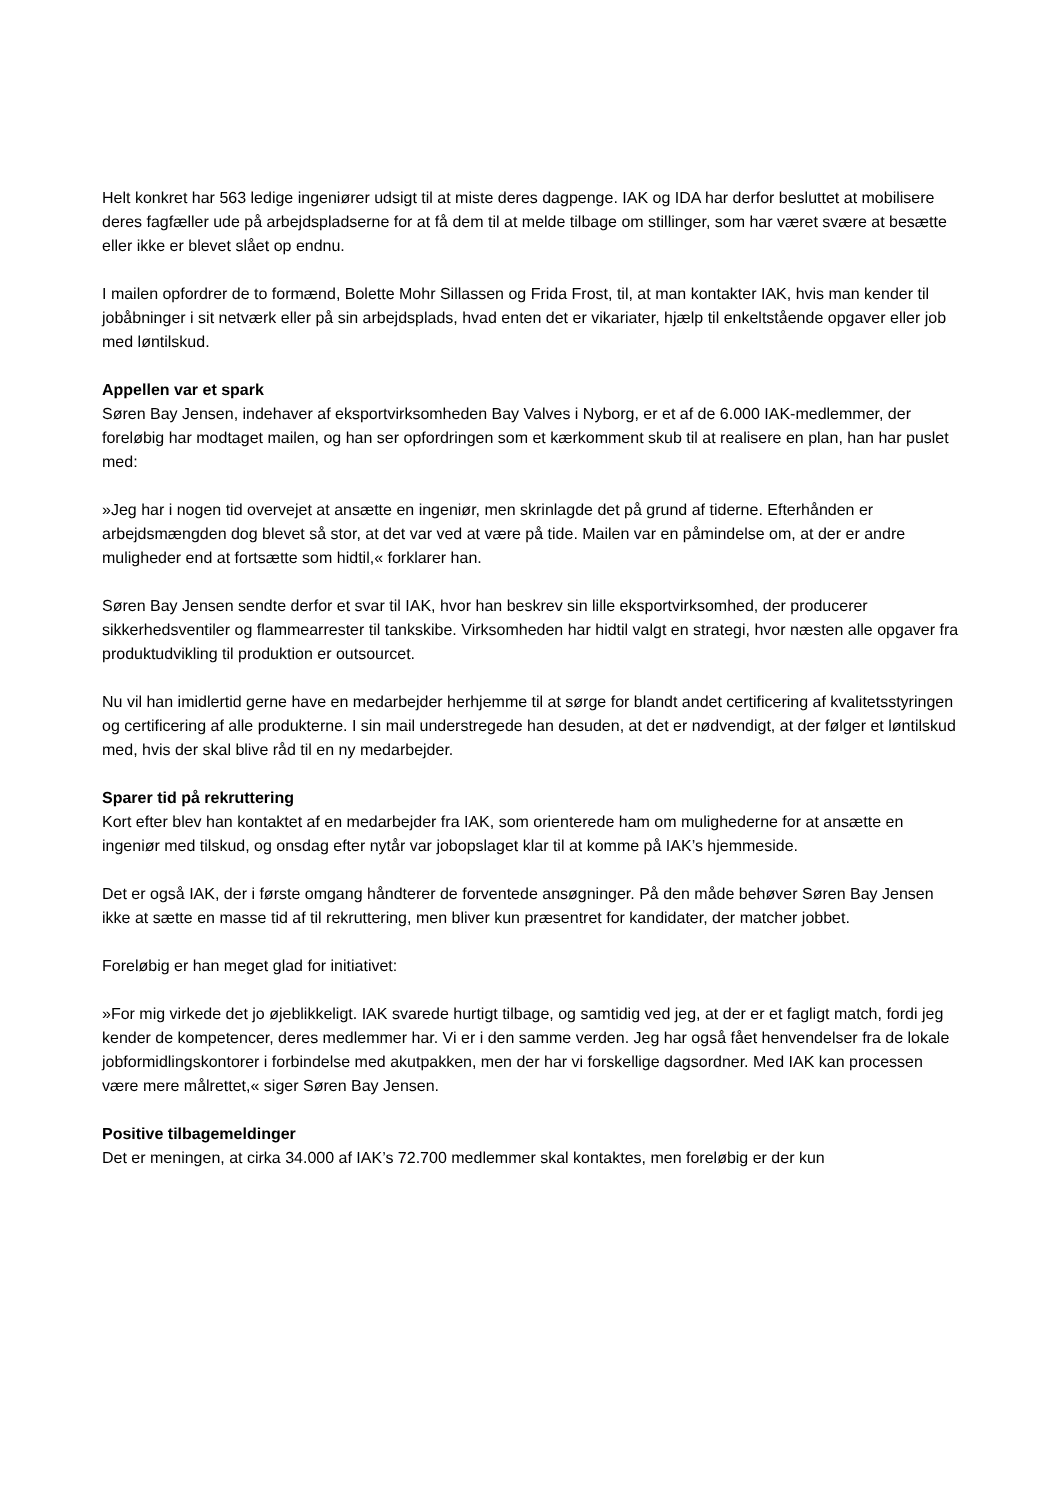Helt konkret har 563 ledige ingeniører udsigt til at miste deres dagpenge. IAK og IDA har derfor besluttet at mobilisere deres fagfæller ude på arbejdspladserne for at få dem til at melde tilbage om stillinger, som har været svære at besætte eller ikke er blevet slået op endnu.
I mailen opfordrer de to formænd, Bolette Mohr Sillassen og Frida Frost, til, at man kontakter IAK, hvis man kender til jobåbninger i sit netværk eller på sin arbejdsplads, hvad enten det er vikariater, hjælp til enkeltstående opgaver eller job med løntilskud.
Appellen var et spark
Søren Bay Jensen, indehaver af eksportvirksomheden Bay Valves i Nyborg, er et af de 6.000 IAK-medlemmer, der foreløbig har modtaget mailen, og han ser opfordringen som et kærkomment skub til at realisere en plan, han har puslet med:
»Jeg har i nogen tid overvejet at ansætte en ingeniør, men skrinlagde det på grund af tiderne. Efterhånden er arbejdsmængden dog blevet så stor, at det var ved at være på tide. Mailen var en påmindelse om, at der er andre muligheder end at fortsætte som hidtil,« forklarer han.
Søren Bay Jensen sendte derfor et svar til IAK, hvor han beskrev sin lille eksportvirksomhed, der producerer sikkerhedsventiler og flammearrester til tankskibe. Virksomheden har hidtil valgt en strategi, hvor næsten alle opgaver fra produktudvikling til produktion er outsourcet.
Nu vil han imidlertid gerne have en medarbejder herhjemme til at sørge for blandt andet certificering af kvalitetsstyringen og certificering af alle produkterne. I sin mail understregede han desuden, at det er nødvendigt, at der følger et løntilskud med, hvis der skal blive råd til en ny medarbejder.
Sparer tid på rekruttering
Kort efter blev han kontaktet af en medarbejder fra IAK, som orienterede ham om mulighederne for at ansætte en ingeniør med tilskud, og onsdag efter nytår var jobopslaget klar til at komme på IAK’s hjemmeside.
Det er også IAK, der i første omgang håndterer de forventede ansøgninger. På den måde behøver Søren Bay Jensen ikke at sætte en masse tid af til rekruttering, men bliver kun præsentret for kandidater, der matcher jobbet.
Foreløbig er han meget glad for initiativet:
»For mig virkede det jo øjeblikkeligt. IAK svarede hurtigt tilbage, og samtidig ved jeg, at der er et fagligt match, fordi jeg kender de kompetencer, deres medlemmer har. Vi er i den samme verden. Jeg har også fået henvendelser fra de lokale jobformidlingskontorer i forbindelse med akutpakken, men der har vi forskellige dagsordner. Med IAK kan processen være mere målrettet,« siger Søren Bay Jensen.
Positive tilbagemeldinger
Det er meningen, at cirka 34.000 af IAK’s 72.700 medlemmer skal kontaktes, men foreløbig er der kun